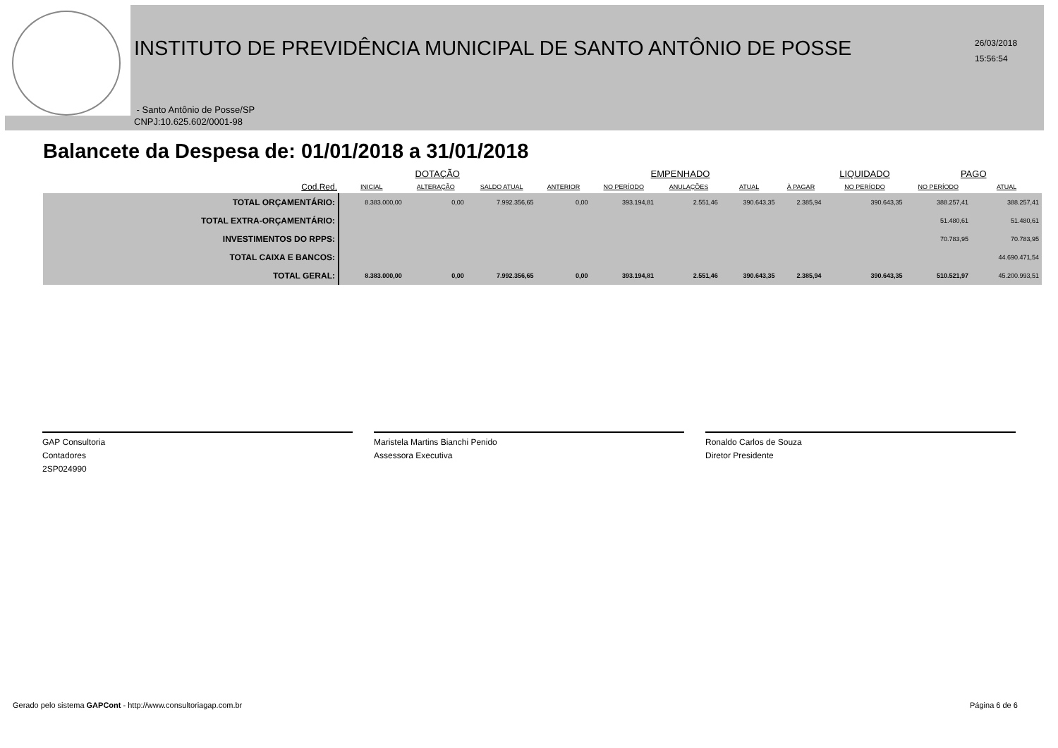INSTITUTO DE PREVIDÊNCIA MUNICIPAL DE SANTO ANTÔNIO DE POSSE
26/03/2018
15:56:54
- Santo Antônio de Posse/SP
CNPJ:10.625.602/0001-98
Balancete da Despesa de: 01/01/2018 a 31/01/2018
| | DOTAÇÃO | | | EMPENHADO | | | | | LIQUIDADO | PAGO | |
| --- | --- | --- | --- | --- | --- | --- | --- | --- | --- | --- | --- |
| Cod.Red. | INICIAL | ALTERAÇÃO | SALDO ATUAL | ANTERIOR | NO PERÍODO | ANULAÇÕES | ATUAL | À PAGAR | NO PERÍODO | NO PERÍODO | ATUAL |
| TOTAL ORÇAMENTÁRIO: | 8.383.000,00 | 0,00 | 7.992.356,65 | 0,00 | 393.194,81 | 2.551,46 | 390.643,35 | 2.385,94 | 390.643,35 | 388.257,41 | 388.257,41 |
| TOTAL EXTRA-ORÇAMENTÁRIO: | | | | | | | | | | 51.480,61 | 51.480,61 |
| INVESTIMENTOS DO RPPS: | | | | | | | | | | 70.783,95 | 70.783,95 |
| TOTAL CAIXA E BANCOS: | | | | | | | | | | | 44.690.471,54 |
| TOTAL GERAL: | 8.383.000,00 | 0,00 | 7.992.356,65 | 0,00 | 393.194,81 | 2.551,46 | 390.643,35 | 2.385,94 | 390.643,35 | 510.521,97 | 45.200.993,51 |
GAP Consultoria
Contadores
2SP024990
Maristela Martins Bianchi Penido
Assessora Executiva
Ronaldo Carlos de Souza
Diretor Presidente
Gerado pelo sistema GAPCont - http://www.consultoriagap.com.br
Página 6 de 6